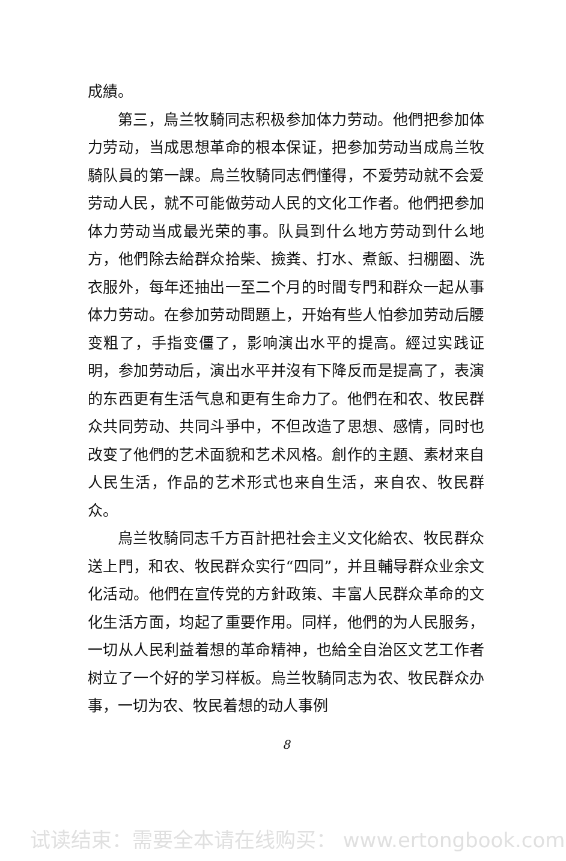成績。
第三，烏兰牧騎同志积极参加体力劳动。他們把参加体力劳动，当成思想革命的根本保证，把参加劳动当成烏兰牧騎队員的第一課。烏兰牧騎同志們懂得，不爱劳动就不会爱劳动人民，就不可能做劳动人民的文化工作者。他們把参加体力劳动当成最光荣的事。队員到什么地方劳动到什么地方，他們除去給群众拾柴、撿粪、打水、煮飯、扫棚圈、洗衣服外，每年还抽出一至二个月的时間专門和群众一起从事体力劳动。在参加劳动問題上，开始有些人怕参加劳动后腰变粗了，手指变僵了，影响演出水平的提高。經过实践证明，参加劳动后，演出水平并沒有下降反而是提高了，表演的东西更有生活气息和更有生命力了。他們在和农、牧民群众共同劳动、共同斗爭中，不但改造了思想、感情，同时也改变了他們的艺术面貌和艺术风格。創作的主題、素材来自人民生活，作品的艺术形式也来自生活，来自农、牧民群众。
烏兰牧騎同志千方百計把社会主义文化給农、牧民群众送上門，和农、牧民群众实行“四同”，并且輔导群众业余文化活动。他們在宣传党的方針政策、丰富人民群众革命的文化生活方面，均起了重要作用。同样，他們的为人民服务，一切从人民利益着想的革命精神，也給全自治区文艺工作者树立了一个好的学习样板。烏兰牧騎同志为农、牧民群众办事，一切为农、牧民着想的动人事例
8
试读结束：需要全本请在线购买： www.ertongbook.com